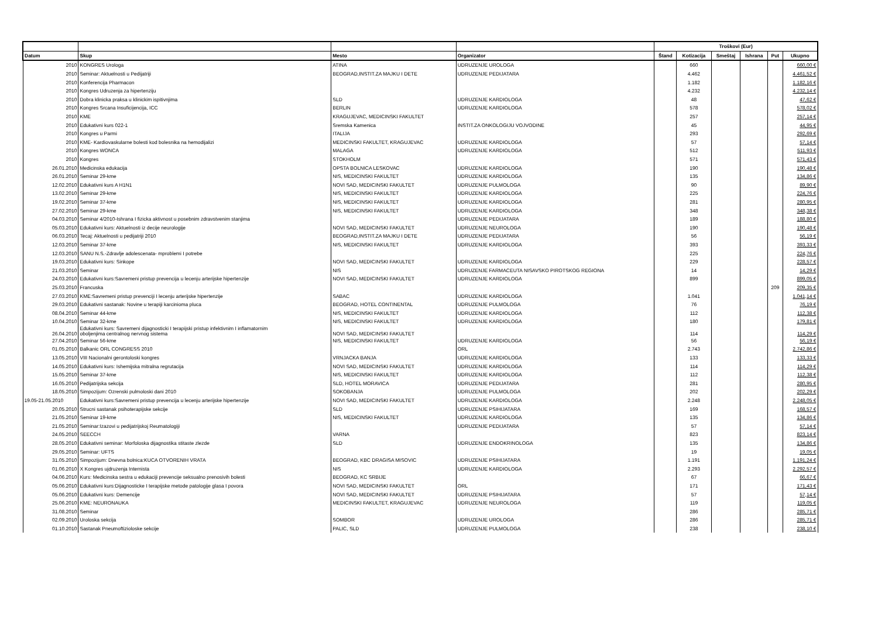| | | | | Troškovi (Eur) | | | | | |
| --- | --- | --- | --- | --- | --- | --- | --- | --- | --- |
| Datum | Skup | Mesto | Organizator | Štand | Kotizacija | Smeštaj | Ishrana | Put | Ukupno |
| 2010 | KONGRES Urologa | ATINA | UDRUZENJE UROLOGA | | 660 | | | | 660,00 € |
| 2010 | Seminar: Aktuelnosti u Pedijatriji | BEOGRAD,INSTIT.ZA MAJKU I DETE | UDRUZENJE PEDIJATARA | | 4.462 | | | | 4.461,52 € |
| 2010 | Konferencija Pharmacon | | | | 1.182 | | | | 1.182,16 € |
| 2010 | Kongres Udruzenja za hipertenziju | | | | 4.232 | | | | 4.232,14 € |
| 2010 | Dobra klinicka praksa u klinickim ispitivnjima | SLD | UDRUZENJE KARDIOLOGA | | 48 | | | | 47,62 € |
| 2010 | Kongres Srcana Insuficijencija, ICC | BERLIN | UDRUZENJE KARDIOLOGA | | 578 | | | | 578,02 € |
| 2010 | KME | KRAGUJEVAC, MEDICINSKI FAKULTET | | | 257 | | | | 257,14 € |
| 2010 | Edukativni kurs 022-1 | Sremska Kamenica | INSTIT.ZA ONKOLOGIJU VOJVODINE | | 45 | | | | 44,95 € |
| 2010 | Kongres u Parmi | ITALIJA | | | 293 | | | | 292,69 € |
| 2010 | KME- Kardiovaskularne bolesti kod bolesnika na hemodijalizi | MEDICINSKI FAKULTET, KRAGUJEVAC | UDRUZENJE KARDIOLOGA | | 57 | | | | 57,14 € |
| 2010 | Kongres WONCA | MALAGA | UDRUZENJE KARDIOLOGA | | 512 | | | | 511,93 € |
| 2010 | Kongres | STOKHOLM | | | 571 | | | | 571,43 € |
| 26.01.2010 | Medicinska edukacija | OPSTA BOLNICA LESKOVAC | UDRUZENJE KARDIOLOGA | | 190 | | | | 190,48 € |
| 26.01.2010 | Seminar 29-kme | NIS, MEDICINSKI FAKULTET | UDRUZENJE KARDIOLOGA | | 135 | | | | 134,86 € |
| 12.02.2010 | Edukativni kurs A H1N1 | NOVI SAD, MEDICINSKI FAKULTET | UDRUZENJE PULMOLOGA | | 90 | | | | 89,90 € |
| 13.02.2010 | Seminar 29-kme | NIS, MEDICINSKI FAKULTET | UDRUZENJE KARDIOLOGA | | 225 | | | | 224,76 € |
| 19.02.2010 | Seminar 37-kme | NIS, MEDICINSKI FAKULTET | UDRUZENJE KARDIOLOGA | | 281 | | | | 280,95 € |
| 27.02.2010 | Seminar 29-kme | NIS, MEDICINSKI FAKULTET | UDRUZENJE KARDIOLOGA | | 348 | | | | 348,38 € |
| 04.03.2010 | Seminar 4/2010-Ishrana I fizicka aktivnost u posebnim zdravstvenim stanjima | | UDRUZENJE PEDIJATARA | | 189 | | | | 188,80 € |
| 05.03.2010 | Edukativni kurs: Aktuelnosti iz decije neurologije | NOVI SAD, MEDICINSKI FAKULTET | UDRUZENJE NEUROLOGA | | 190 | | | | 190,48 € |
| 06.03.2010 | Tecaj: Aktuelnosti u pedijatriji 2010 | BEOGRAD,INSTIT.ZA MAJKU I DETE | UDRUZENJE PEDIJATARA | | 56 | | | | 56,19 € |
| 12.03.2010 | Seminar 37-kme | NIS, MEDICINSKI FAKULTET | UDRUZENJE KARDIOLOGA | | 393 | | | | 393,33 € |
| 12.03.2010 | SANU N.S.-Zdravlje adolescenata- mproblemi I potrebe | | | | 225 | | | | 224,76 € |
| 19.03.2010 | Edukativni kurs: Sinkope | NOVI SAD, MEDICINSKI FAKULTET | UDRUZENJE KARDIOLOGA | | 229 | | | | 228,57 € |
| 21.03.2010 | Seminar | NIS | UDRUZENJE FARMACEUTA NISAVSKO PIROTSKOG REGIONA | | 14 | | | | 14,29 € |
| 24.03.2010 | Edukativni kurs:Savremeni pristup prevencija u lecenju arterijske hipertenzije | NOVI SAD, MEDICINSKI FAKULTET | UDRUZENJE KARDIOLOGA | | 899 | | | | 899,05 € |
| 25.03.2010 | Francuska | | | | | | | 209 | 209,35 € |
| 27.03.2010 | KME:Savremeni pristup prevenciji I lecenju arterijske hipertenzije | SABAC | UDRUZENJE KARDIOLOGA | | 1.041 | | | | 1.041,14 € |
| 29.03.2010 | Edukativni sastanak: Novine u terapiji karcinioma pluca | BEOGRAD, HOTEL CONTINENTAL | UDRUZENJE PULMOLOGA | | 76 | | | | 76,19 € |
| 08.04.2010 | Seminar 44-kme | NIS, MEDICINSKI FAKULTET | UDRUZENJE KARDIOLOGA | | 112 | | | | 112,38 € |
| 10.04.2010 | Seminar 32-kme | NIS, MEDICINSKI FAKULTET | UDRUZENJE KARDIOLOGA | | 180 | | | | 179,81 € |
| 26.04.2010 | Edukativni kurs: Savremeni dijagnosticki I terapijski pristup infektivnim I inflamatornim oboljenjima centralnog nervnog sistema | NOVI SAD, MEDICINSKI FAKULTET | | | 114 | | | | 114,29 € |
| 27.04.2010 | Seminar 56-kme | NIS, MEDICINSKI FAKULTET | UDRUZENJE KARDIOLOGA | | 56 | | | | 56,19 € |
| 01.05.2010 | Balkanic ORL CONGRESS 2010 | | ORL | | 2.743 | | | | 2.742,86 € |
| 13.05.2010 | VIII Nacionalni gerontoloski kongres | VRNJACKA BANJA | UDRUZENJE KARDIOLOGA | | 133 | | | | 133,33 € |
| 14.05.2010 | Edukativni kurs: Ishemijska mitralna regrutacija | NOVI SAD, MEDICINSKI FAKULTET | UDRUZENJE KARDIOLOGA | | 114 | | | | 114,29 € |
| 15.05.2010 | Seminar 37-kme | NIS, MEDICINSKI FAKULTET | UDRUZENJE KARDIOLOGA | | 112 | | | | 112,38 € |
| 16.05.2010 | Pedijatrijska sekcija | SLD, HOTEL MORAVICA | UDRUZENJE PEDIJATARA | | 281 | | | | 280,95 € |
| 18.05.2010 | Simpozijum: Ozrenski pulmoloski dani 2010 | SOKOBANJA | UDRUZENJE PULMOLOGA | | 202 | | | | 202,29 € |
| 19.05-21.05.2010 | Edukativni kurs:Savremeni pristup prevencija u lecenju arterijske hipertenzije | NOVI SAD, MEDICINSKI FAKULTET | UDRUZENJE KARDIOLOGA | | 2.248 | | | | 2.248,05 € |
| 20.05.2010 | Strucni sastanak psihoterapijske sekcije | SLD | UDRUZENJE PSIHIJATARA | | 169 | | | | 168,57 € |
| 21.05.2010 | Seminar 19-kme | NIS, MEDICINSKI FAKULTET | UDRUZENJE KARDIOLOGA | | 135 | | | | 134,86 € |
| 21.05.2010 | Seminar:Izazovi u pedijatrijskoj Reumatologiji | | UDRUZENJE PEDIJATARA | | 57 | | | | 57,14 € |
| 24.05.2010 | SEECCH | VARNA | | | 823 | | | | 823,14 € |
| 28.05.2010 | Edukativni seminar: Morfoloska dijagnostika stitaste zlezde | SLD | UDRUZENJE ENDOKRINOLOGA | | 135 | | | | 134,86 € |
| 29.05.2010 | Seminar: UFTS | | | | 19 | | | | 19,05 € |
| 31.05.2010 | Simpozijum: Dnevna bolnica:KUCA OTVORENIH VRATA | BEOGRAD, KBC DRAGISA MISOVIC | UDRUZENJE PSIHIJATARA | | 1.191 | | | | 1.191,24 € |
| 01.06.2010 | X Kongres ujdruzenja Internista | NIS | UDRUZENJE KARDIOLOGA | | 2.293 | | | | 2.292,57 € |
| 04.06.2010 | Kurs: Medicinska sestra u edukaciji prevencije seksualno prenosivih bolesti | BEOGRAD, KC SRBIJE | | | 67 | | | | 66,67 € |
| 05.06.2010 | Edukativni kurs:Dijagnosticke I terapijske metode patologije glasa I povora | NOVI SAD, MEDICINSKI FAKULTET | ORL | | 171 | | | | 171,43 € |
| 05.06.2010 | Edukativni kurs: Demencije | NOVI SAD, MEDICINSKI FAKULTET | UDRUZENJE PSIHIJATARA | | 57 | | | | 57,14 € |
| 25.06.2010 | KME: NEURONAUKA | MEDICINSKI FAKULTET, KRAGUJEVAC | UDRUZENJE NEUROLOGA | | 119 | | | | 119,05 € |
| 31.08.2010 | Seminar | | | | 286 | | | | 285,71 € |
| 02.09.2010 | Uroloska sekcija | SOMBOR | UDRUZENJE UROLOGA | | 286 | | | | 285,71 € |
| 01.10.2010 | Sastanak Pneumoftizioloske sekcije | PALIC, SLD | UDRUZENJE PULMOLOGA | | 238 | | | | 238,10 € |